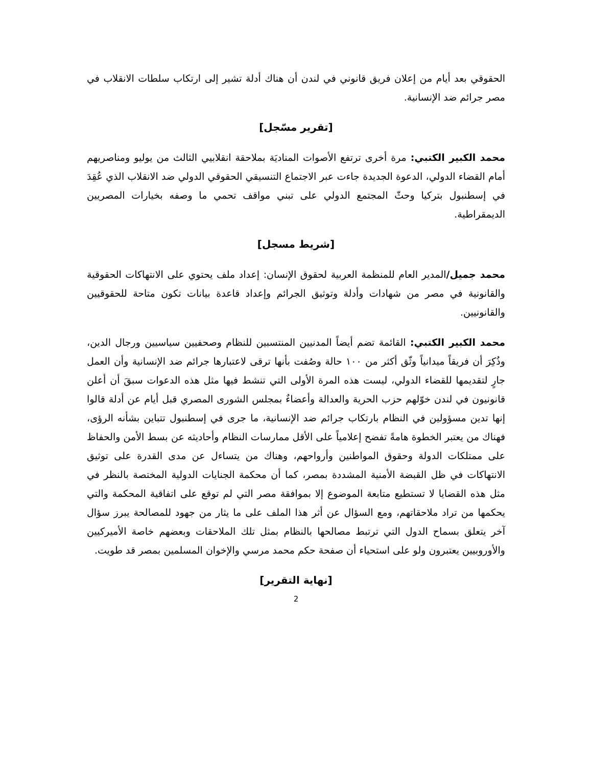الحقوقي بعد أيام من إعلان فريق قانوني في لندن أن هناك أدلة تشير إلى ارتكاب سلطات الانقلاب في مصر جرائم ضد الإنسانية.
[تقرير مسّجل]
محمد الكبير الكتبي: مرة أخرى ترتفع الأصوات المناديَة بملاحقة انقلابيي الثالث من يوليو ومناصريهم أمام القضاء الدولي، الدعوة الجديدة جاءت عبر الاجتماع التنسيقي الحقوقي الدولي ضد الانقلاب الذي عُقِدَ في إسطنبول بتركيا وحثّ المجتمع الدولي على تبني مواقف تحمي ما وصفه بخيارات المصريين الديمقراطية.
[شريط مسجل]
محمد جميل/المدير العام للمنظمة العربية لحقوق الإنسان: إعداد ملف يحتوي على الانتهاكات الحقوقية والقانونية في مصر من شهادات وأدلة وتوثيق الجرائم وإعداد قاعدة بيانات تكون متاحة للحقوقيين والقانونيين.
محمد الكبير الكتبي: القائمة تضم أيضاً المدنيين المنتسبين للنظام وصحفيين سياسيين ورجال الدين، وذُكِرَ أن فريقاً ميدانياً وثّق أكثر من ١٠٠ حالة وصُفت بأنها ترقى لاعتبارها جرائم ضد الإنسانية وأن العمل جارٍ لتقديمها للقضاء الدولي، ليست هذه المرة الأولى التي تنشط فيها مثل هذه الدعوات سبقَ أن أعلن قانونيون في لندن خوّلهم حزب الحرية والعدالة وأعضاءٌ بمجلس الشورى المصري قبل أيام عن أدلة قالوا إنها تدين مسؤولين في النظام بارتكاب جرائم ضد الإنسانية، ما جرى في إسطنبول تتباين بشأنه الرؤى، فهناك من يعتبر الخطوة هامةً تفضح إعلامياً على الأقل ممارسات النظام وأحاديثه عن بسط الأمن والحفاظ على ممتلكات الدولة وحقوق المواطنين وأرواحهم، وهناك من يتساءل عن مدى القدرة على توثيق الانتهاكات في ظل القبضة الأمنية المشددة بمصر، كما أن محكمة الجنايات الدولية المختصة بالنظر في مثل هذه القضايا لا تستطيع متابعة الموضوع إلا بموافقة مصر التي لم توقع على اتفاقية المحكمة والتي يحكمها من تراد ملاحقاتهم، ومع السؤال عن أثر هذا الملف على ما يثار من جهود للمصالحة يبرز سؤال آخر يتعلق بسماح الدول التي ترتبط مصالحها بالنظام بمثل تلك الملاحقات وبعضهم خاصة الأميركيين والأوروبيين يعتبرون ولو على استحياء أن صفحة حكم محمد مرسي والإخوان المسلمين بمصر قد طويت.
[نهاية التقرير]
2